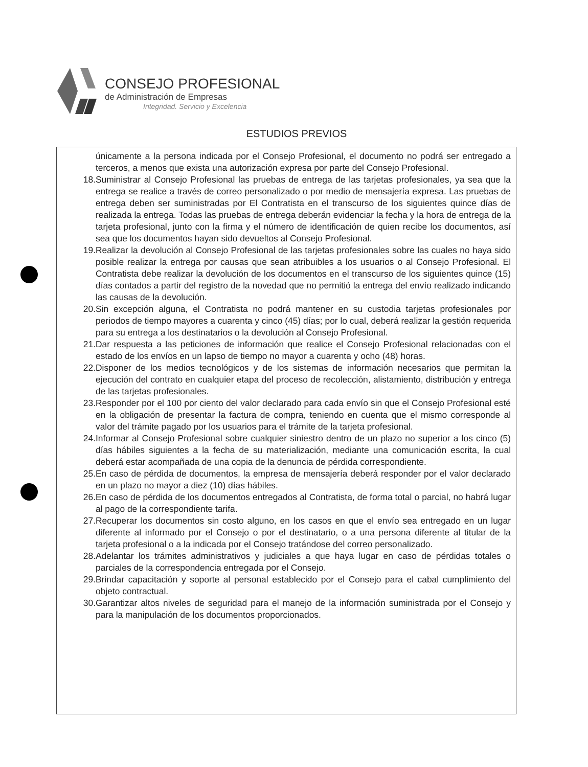CONSEJO PROFESIONAL
de Administración de Empresas
Integridad. Servicio y Excelencia
ESTUDIOS PREVIOS
únicamente a la persona indicada por el Consejo Profesional, el documento no podrá ser entregado a terceros, a menos que exista una autorización expresa por parte del Consejo Profesional.
18. Suministrar al Consejo Profesional las pruebas de entrega de las tarjetas profesionales, ya sea que la entrega se realice a través de correo personalizado o por medio de mensajería expresa. Las pruebas de entrega deben ser suministradas por El Contratista en el transcurso de los siguientes quince días de realizada la entrega. Todas las pruebas de entrega deberán evidenciar la fecha y la hora de entrega de la tarjeta profesional, junto con la firma y el número de identificación de quien recibe los documentos, así sea que los documentos hayan sido devueltos al Consejo Profesional.
19. Realizar la devolución al Consejo Profesional de las tarjetas profesionales sobre las cuales no haya sido posible realizar la entrega por causas que sean atribuibles a los usuarios o al Consejo Profesional. El Contratista debe realizar la devolución de los documentos en el transcurso de los siguientes quince (15) días contados a partir del registro de la novedad que no permitió la entrega del envío realizado indicando las causas de la devolución.
20. Sin excepción alguna, el Contratista no podrá mantener en su custodia tarjetas profesionales por periodos de tiempo mayores a cuarenta y cinco (45) días; por lo cual, deberá realizar la gestión requerida para su entrega a los destinatarios o la devolución al Consejo Profesional.
21. Dar respuesta a las peticiones de información que realice el Consejo Profesional relacionadas con el estado de los envíos en un lapso de tiempo no mayor a cuarenta y ocho (48) horas.
22. Disponer de los medios tecnológicos y de los sistemas de información necesarios que permitan la ejecución del contrato en cualquier etapa del proceso de recolección, alistamiento, distribución y entrega de las tarjetas profesionales.
23. Responder por el 100 por ciento del valor declarado para cada envío sin que el Consejo Profesional esté en la obligación de presentar la factura de compra, teniendo en cuenta que el mismo corresponde al valor del trámite pagado por los usuarios para el trámite de la tarjeta profesional.
24. Informar al Consejo Profesional sobre cualquier siniestro dentro de un plazo no superior a los cinco (5) días hábiles siguientes a la fecha de su materialización, mediante una comunicación escrita, la cual deberá estar acompañada de una copia de la denuncia de pérdida correspondiente.
25. En caso de pérdida de documentos, la empresa de mensajería deberá responder por el valor declarado en un plazo no mayor a diez (10) días hábiles.
26. En caso de pérdida de los documentos entregados al Contratista, de forma total o parcial, no habrá lugar al pago de la correspondiente tarifa.
27. Recuperar los documentos sin costo alguno, en los casos en que el envío sea entregado en un lugar diferente al informado por el Consejo o por el destinatario, o a una persona diferente al titular de la tarjeta profesional o a la indicada por el Consejo tratándose del correo personalizado.
28. Adelantar los trámites administrativos y judiciales a que haya lugar en caso de pérdidas totales o parciales de la correspondencia entregada por el Consejo.
29. Brindar capacitación y soporte al personal establecido por el Consejo para el cabal cumplimiento del objeto contractual.
30. Garantizar altos niveles de seguridad para el manejo de la información suministrada por el Consejo y para la manipulación de los documentos proporcionados.